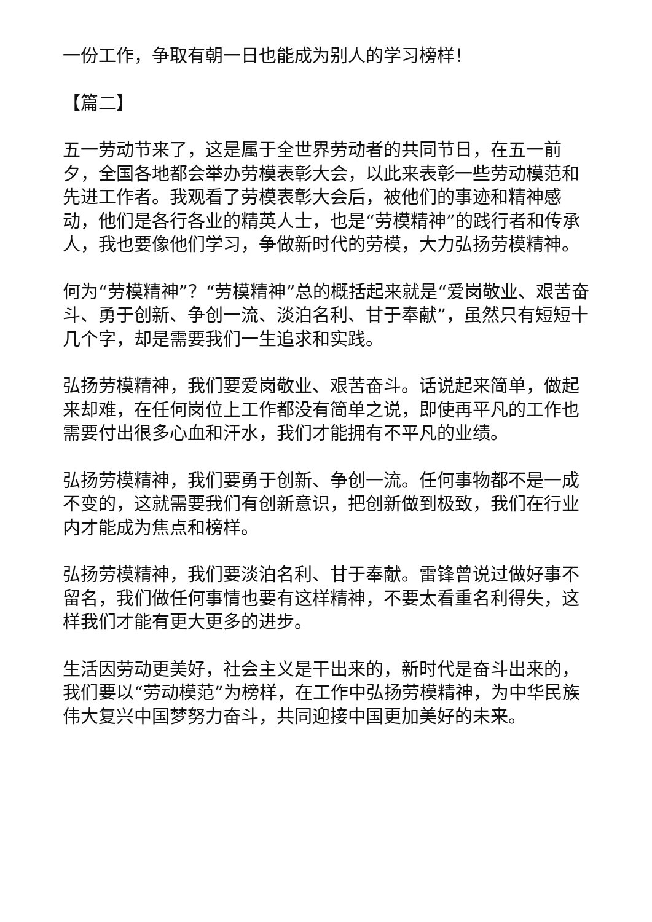一份工作，争取有朝一日也能成为别人的学习榜样！
【篇二】
五一劳动节来了，这是属于全世界劳动者的共同节日，在五一前夕，全国各地都会举办劳模表彰大会，以此来表彰一些劳动模范和先进工作者。我观看了劳模表彰大会后，被他们的事迹和精神感动，他们是各行各业的精英人士，也是“劳模精神”的践行者和传承人，我也要像他们学习，争做新时代的劳模，大力弘扬劳模精神。
何为“劳模精神”？“劳模精神”总的概括起来就是“爱岗敬业、艰苦奋斗、勇于创新、争创一流、淡泊名利、甘于奉献”，虽然只有短短十几个字，却是需要我们一生追求和实践。
弘扬劳模精神，我们要爱岗敬业、艰苦奋斗。话说起来简单，做起来却难，在任何岗位上工作都没有简单之说，即使再平凡的工作也需要付出很多心血和汗水，我们才能拥有不平凡的业绩。
弘扬劳模精神，我们要勇于创新、争创一流。任何事物都不是一成不变的，这就需要我们有创新意识，把创新做到极致，我们在行业内才能成为焦点和榜样。
弘扬劳模精神，我们要淡泊名利、甘于奉献。雷锋曾说过做好事不留名，我们做任何事情也要有这样精神，不要太看重名利得失，这样我们才能有更大更多的进步。
生活因劳动更美好，社会主义是干出来的，新时代是奋斗出来的，我们要以“劳动模范”为榜样，在工作中弘扬劳模精神，为中华民族伟大复兴中国梦努力奋斗，共同迎接中国更加美好的未来。